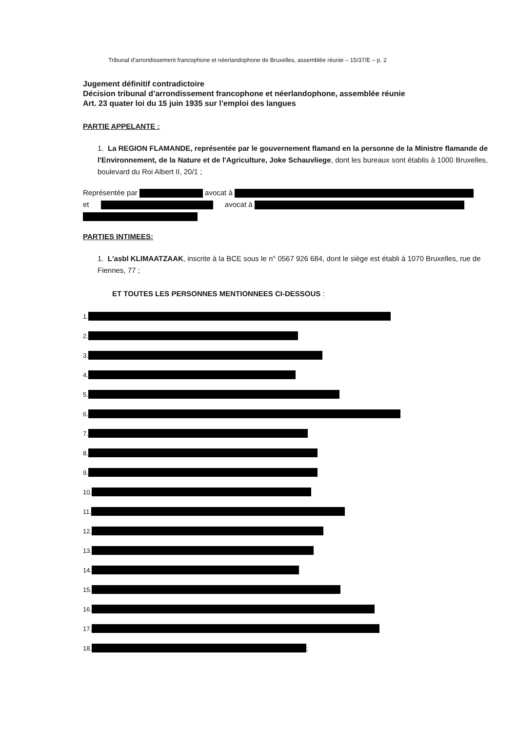Tribunal d’arrondissement francophone et néerlandophone de Bruxelles, assemblée réunie – 15/37/E – p. 2
Jugement définitif contradictoire
Décision tribunal d’arrondissement francophone et néerlandophone, assemblée réunie
Art. 23 quater loi du 15 juin 1935 sur l’emploi des langues
PARTIE APPELANTE :
1. La REGION FLAMANDE, représentée par le gouvernement flamand en la personne de la Ministre flamande de l'Environnement, de la Nature et de l'Agriculture, Joke Schauvliege, dont les bureaux sont établis à 1000 Bruxelles, boulevard du Roi Albert II, 20/1 ;
Représentée par avocat à
et avocat à
PARTIES INTIMEES:
1. L'asbl KLIMAATZAAK, inscrite à la BCE sous le n° 0567 926 684, dont le siège est établi à 1070 Bruxelles, rue de Fiennes, 77 ;
ET TOUTES LES PERSONNES MENTIONNEES CI-DESSOUS :
1.
2.
3.
4.
5.
6.
7.
8.
9.
10.
11.
12.
13.
14.
15.
16.
17.
18. ;